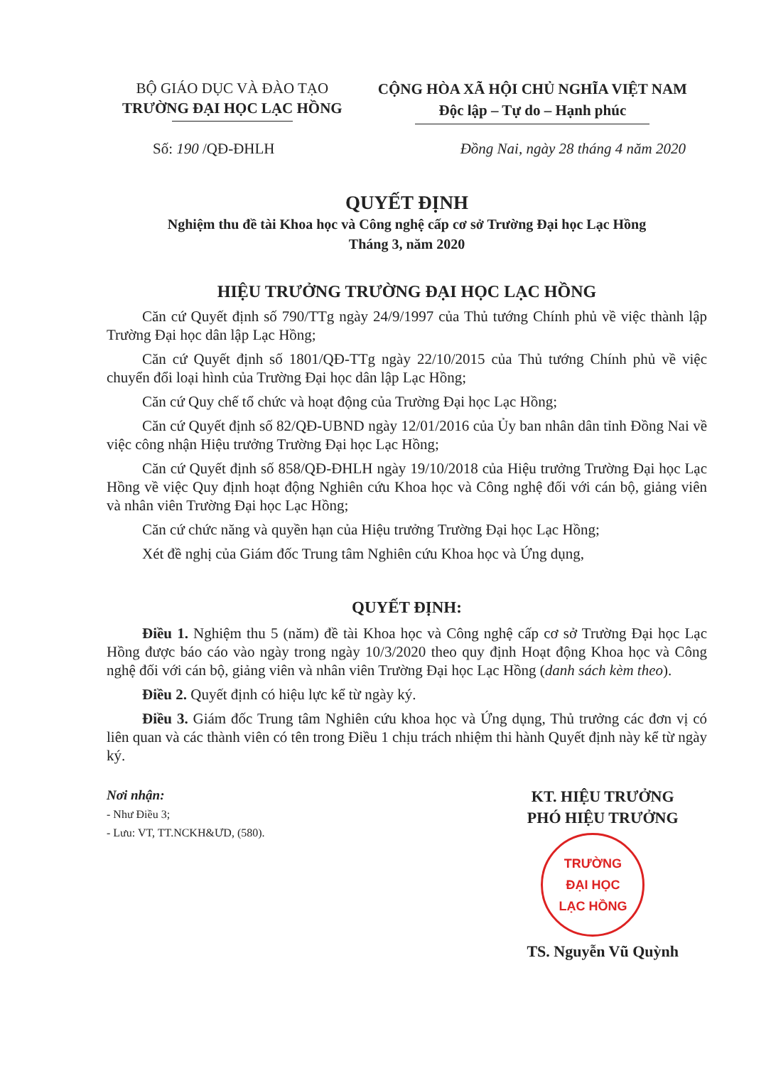BỘ GIÁO DỤC VÀ ĐÀO TẠO
TRƯỜNG ĐẠI HỌC LẠC HỒNG
CỘNG HÒA XÃ HỘI CHỦ NGHĨA VIỆT NAM
Độc lập – Tự do – Hạnh phúc
Số: 190 /QĐ-ĐHLH Đồng Nai, ngày 28 tháng 4 năm 2020
QUYẾT ĐỊNH
Nghiệm thu đề tài Khoa học và Công nghệ cấp cơ sở Trường Đại học Lạc Hồng
Tháng 3, năm 2020
HIỆU TRƯỞNG TRƯỜNG ĐẠI HỌC LẠC HỒNG
Căn cứ Quyết định số 790/TTg ngày 24/9/1997 của Thủ tướng Chính phủ về việc thành lập Trường Đại học dân lập Lạc Hồng;
Căn cứ Quyết định số 1801/QĐ-TTg ngày 22/10/2015 của Thủ tướng Chính phủ về việc chuyển đổi loại hình của Trường Đại học dân lập Lạc Hồng;
Căn cứ Quy chế tổ chức và hoạt động của Trường Đại học Lạc Hồng;
Căn cứ Quyết định số 82/QĐ-UBND ngày 12/01/2016 của Ủy ban nhân dân tỉnh Đồng Nai về việc công nhận Hiệu trưởng Trường Đại học Lạc Hồng;
Căn cứ Quyết định số 858/QĐ-ĐHLH ngày 19/10/2018 của Hiệu trưởng Trường Đại học Lạc Hồng về việc Quy định hoạt động Nghiên cứu Khoa học và Công nghệ đối với cán bộ, giảng viên và nhân viên Trường Đại học Lạc Hồng;
Căn cứ chức năng và quyền hạn của Hiệu trưởng Trường Đại học Lạc Hồng;
Xét đề nghị của Giám đốc Trung tâm Nghiên cứu Khoa học và Ứng dụng,
QUYẾT ĐỊNH:
Điều 1. Nghiệm thu 5 (năm) đề tài Khoa học và Công nghệ cấp cơ sở Trường Đại học Lạc Hồng được báo cáo vào ngày trong ngày 10/3/2020 theo quy định Hoạt động Khoa học và Công nghệ đối với cán bộ, giảng viên và nhân viên Trường Đại học Lạc Hồng (danh sách kèm theo).
Điều 2. Quyết định có hiệu lực kể từ ngày ký.
Điều 3. Giám đốc Trung tâm Nghiên cứu khoa học và Ứng dụng, Thủ trưởng các đơn vị có liên quan và các thành viên có tên trong Điều 1 chịu trách nhiệm thi hành Quyết định này kể từ ngày ký.
Nơi nhận:
- Như Điều 3;
- Lưu: VT, TT.NCKH&ƯD, (580).
KT. HIỆU TRƯỞNG
PHÓ HIỆU TRƯỞNG
TRƯỜNG
ĐẠI HỌC
LẠC HỒNG
TS. Nguyễn Vũ Quỳnh